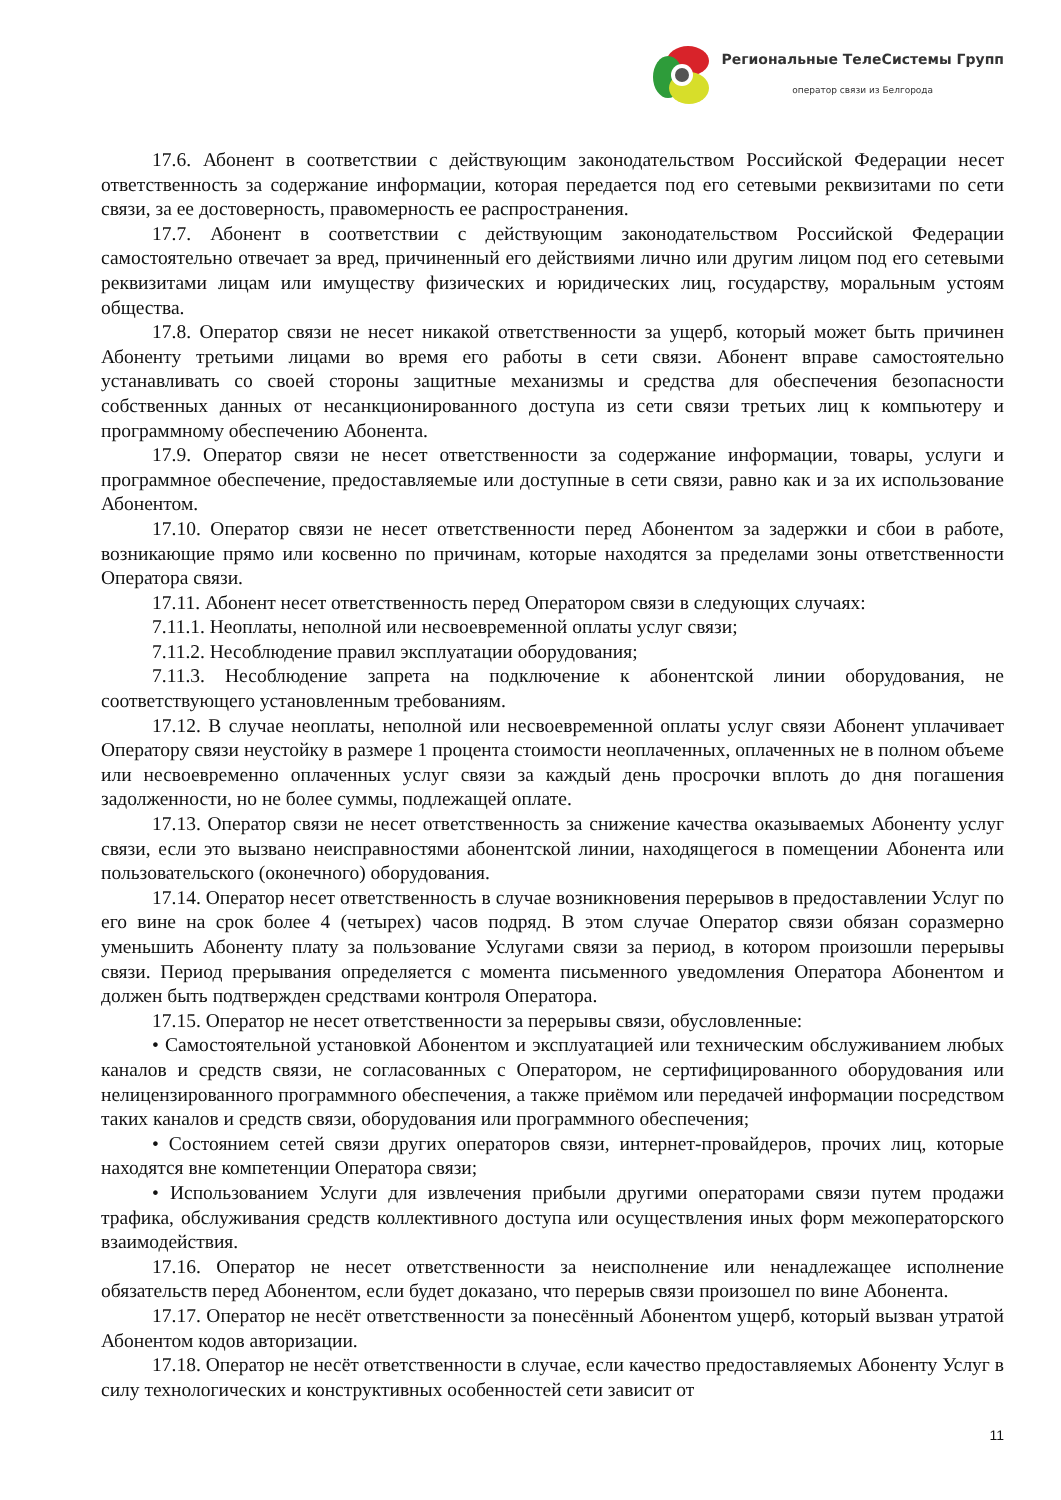Региональные ТелеСистемы Групп
оператор связи из Белгорода
17.6. Абонент в соответствии с действующим законодательством Российской Федерации несет ответственность за содержание информации, которая передается под его сетевыми реквизитами по сети связи, за ее достоверность, правомерность ее распространения.
17.7. Абонент в соответствии с действующим законодательством Российской Федерации самостоятельно отвечает за вред, причиненный его действиями лично или другим лицом под его сетевыми реквизитами лицам или имуществу физических и юридических лиц, государству, моральным устоям общества.
17.8. Оператор связи не несет никакой ответственности за ущерб, который может быть причинен Абоненту третьими лицами во время его работы в сети связи. Абонент вправе самостоятельно устанавливать со своей стороны защитные механизмы и средства для обеспечения безопасности собственных данных от несанкционированного доступа из сети связи третьих лиц к компьютеру и программному обеспечению Абонента.
17.9. Оператор связи не несет ответственности за содержание информации, товары, услуги и программное обеспечение, предоставляемые или доступные в сети связи, равно как и за их использование Абонентом.
17.10. Оператор связи не несет ответственности перед Абонентом за задержки и сбои в работе, возникающие прямо или косвенно по причинам, которые находятся за пределами зоны ответственности Оператора связи.
17.11. Абонент несет ответственность перед Оператором связи в следующих случаях:
7.11.1. Неоплаты, неполной или несвоевременной оплаты услуг связи;
7.11.2. Несоблюдение правил эксплуатации оборудования;
7.11.3. Несоблюдение запрета на подключение к абонентской линии оборудования, не соответствующего установленным требованиям.
17.12. В случае неоплаты, неполной или несвоевременной оплаты услуг связи Абонент уплачивает Оператору связи неустойку в размере 1 процента стоимости неоплаченных, оплаченных не в полном объеме или несвоевременно оплаченных услуг связи за каждый день просрочки вплоть до дня погашения задолженности, но не более суммы, подлежащей оплате.
17.13. Оператор связи не несет ответственность за снижение качества оказываемых Абоненту услуг связи, если это вызвано неисправностями абонентской линии, находящегося в помещении Абонента или пользовательского (оконечного) оборудования.
17.14. Оператор несет ответственность в случае возникновения перерывов в предоставлении Услуг по его вине на срок более 4 (четырех) часов подряд. В этом случае Оператор связи обязан соразмерно уменьшить Абоненту плату за пользование Услугами связи за период, в котором произошли перерывы связи. Период прерывания определяется с момента письменного уведомления Оператора Абонентом и должен быть подтвержден средствами контроля Оператора.
17.15. Оператор не несет ответственности за перерывы связи, обусловленные:
• Самостоятельной установкой Абонентом и эксплуатацией или техническим обслуживанием любых каналов и средств связи, не согласованных с Оператором, не сертифицированного оборудования или нелицензированного программного обеспечения, а также приёмом или передачей информации посредством таких каналов и средств связи, оборудования или программного обеспечения;
• Состоянием сетей связи других операторов связи, интернет-провайдеров, прочих лиц, которые находятся вне компетенции Оператора связи;
• Использованием Услуги для извлечения прибыли другими операторами связи путем продажи трафика, обслуживания средств коллективного доступа или осуществления иных форм межоператорского взаимодействия.
17.16. Оператор не несет ответственности за неисполнение или ненадлежащее исполнение обязательств перед Абонентом, если будет доказано, что перерыв связи произошел по вине Абонента.
17.17. Оператор не несёт ответственности за понесённый Абонентом ущерб, который вызван утратой Абонентом кодов авторизации.
17.18. Оператор не несёт ответственности в случае, если качество предоставляемых Абоненту Услуг в силу технологических и конструктивных особенностей сети зависит от
11